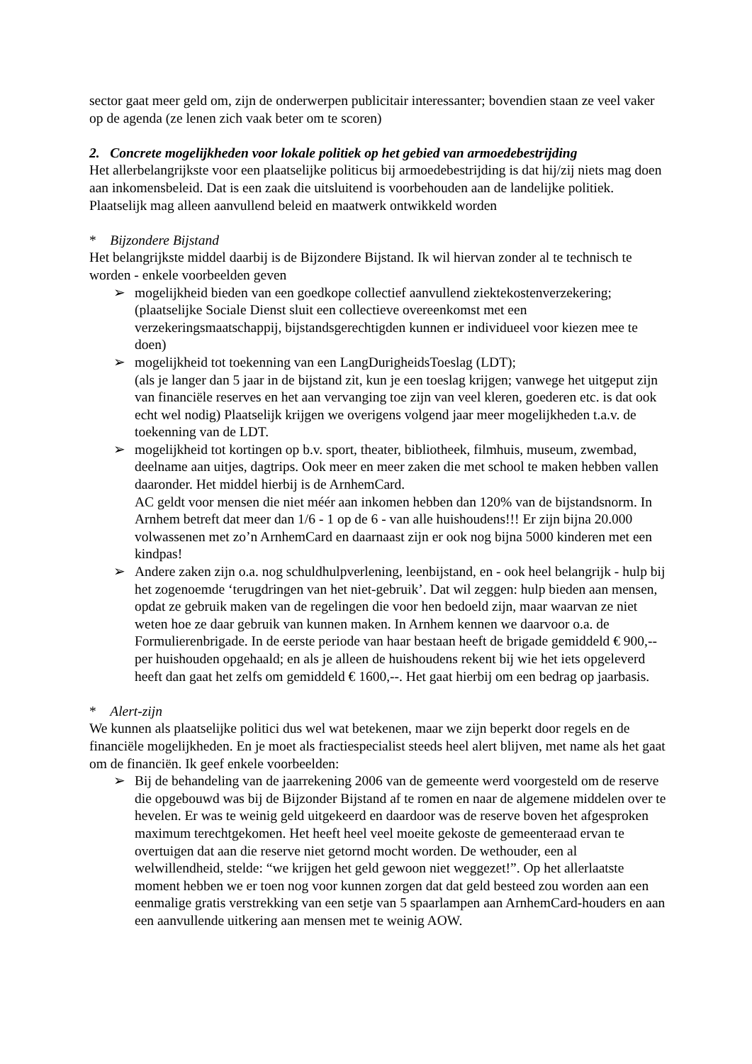sector gaat meer geld om, zijn de onderwerpen publicitair interessanter; bovendien staan ze veel vaker op de agenda (ze lenen zich vaak beter om te scoren)
2. Concrete mogelijkheden voor lokale politiek op het gebied van armoedebestrijding
Het allerbelangrijkste voor een plaatselijke politicus bij armoedebestrijding is dat hij/zij niets mag doen aan inkomensbeleid. Dat is een zaak die uitsluitend is voorbehouden aan de landelijke politiek. Plaatselijk mag alleen aanvullend beleid en maatwerk ontwikkeld worden
* Bijzondere Bijstand
Het belangrijkste middel daarbij is de Bijzondere Bijstand. Ik wil hiervan zonder al te technisch te worden - enkele voorbeelden geven
➢ mogelijkheid bieden van een goedkope collectief aanvullend ziektekostenverzekering; (plaatselijke Sociale Dienst sluit een collectieve overeenkomst met een verzekeringsmaatschappij, bijstandsgerechtigden kunnen er individueel voor kiezen mee te doen)
➢ mogelijkheid tot toekenning van een LangDurigheidsToeslag (LDT);
(als je langer dan 5 jaar in de bijstand zit, kun je een toeslag krijgen; vanwege het uitgeput zijn van financiële reserves en het aan vervanging toe zijn van veel kleren, goederen etc. is dat ook echt wel nodig) Plaatselijk krijgen we overigens volgend jaar meer mogelijkheden t.a.v. de toekenning van de LDT.
➢ mogelijkheid tot kortingen op b.v. sport, theater, bibliotheek, filmhuis, museum, zwembad, deelname aan uitjes, dagtrips. Ook meer en meer zaken die met school te maken hebben vallen daaronder. Het middel hierbij is de ArnhemCard.
AC geldt voor mensen die niet méér aan inkomen hebben dan 120% van de bijstandsnorm. In Arnhem betreft dat meer dan 1/6 - 1 op de 6 - van alle huishoudens!!! Er zijn bijna 20.000 volwassenen met zo’n ArnhemCard en daarnaast zijn er ook nog bijna 5000 kinderen met een kindpas!
➢ Andere zaken zijn o.a. nog schuldhulpverlening, leenbijstand, en - ook heel belangrijk - hulp bij het zogenoemde ‘terugdringen van het niet-gebruik’. Dat wil zeggen: hulp bieden aan mensen, opdat ze gebruik maken van de regelingen die voor hen bedoeld zijn, maar waarvan ze niet weten hoe ze daar gebruik van kunnen maken. In Arnhem kennen we daarvoor o.a. de Formulierenbrigade. In de eerste periode van haar bestaan heeft de brigade gemiddeld € 900,-- per huishouden opgehaald; en als je alleen de huishoudens rekent bij wie het iets opgeleverd heeft dan gaat het zelfs om gemiddeld € 1600,--. Het gaat hierbij om een bedrag op jaarbasis.
* Alert-zijn
We kunnen als plaatselijke politici dus wel wat betekenen, maar we zijn beperkt door regels en de financiële mogelijkheden. En je moet als fractiespecialist steeds heel alert blijven, met name als het gaat om de financiën. Ik geef enkele voorbeelden:
➢ Bij de behandeling van de jaarrekening 2006 van de gemeente werd voorgesteld om de reserve die opgebouwd was bij de Bijzonder Bijstand af te romen en naar de algemene middelen over te hevelen. Er was te weinig geld uitgekeerd en daardoor was de reserve boven het afgesproken maximum terechtgekomen. Het heeft heel veel moeite gekoste de gemeenteraad ervan te overtuigen dat aan die reserve niet getornd mocht worden. De wethouder, een al welwillendheid, stelde: “we krijgen het geld gewoon niet weggezet!”. Op het allerlaatste moment hebben we er toen nog voor kunnen zorgen dat dat geld besteed zou worden aan een eenmalige gratis verstrekking van een setje van 5 spaarlampen aan ArnhemCard-houders en aan een aanvullende uitkering aan mensen met te weinig AOW.